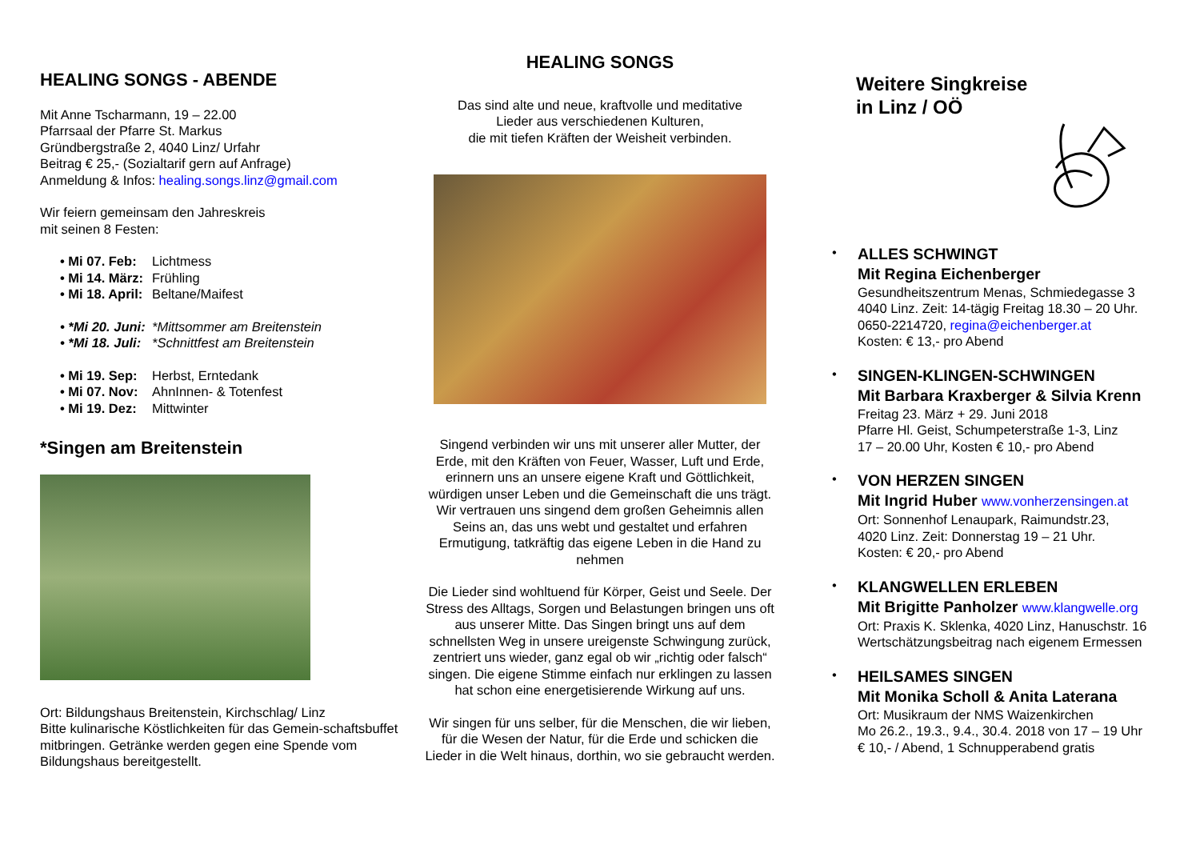HEALING SONGS - ABENDE
Mit Anne Tscharmann, 19 – 22.00
Pfarrsaal der Pfarre St. Markus
Gründbergstraße 2, 4040 Linz/ Urfahr
Beitrag € 25,- (Sozialtarif gern auf Anfrage)
Anmeldung & Infos: healing.songs.linz@gmail.com
Wir feiern gemeinsam den Jahreskreis
mit seinen 8 Festen:
• Mi 07. Feb: Lichtmess
• Mi 14. März: Frühling
• Mi 18. April: Beltane/Maifest
• *Mi 20. Juni: *Mittsommer am Breitenstein
• *Mi 18. Juli: *Schnittfest am Breitenstein
• Mi 19. Sep: Herbst, Erntedank
• Mi 07. Nov: AhnInnen- & Totenfest
• Mi 19. Dez: Mittwinter
*Singen am Breitenstein
Ort: Bildungshaus Breitenstein, Kirchschlag/ Linz
Bitte kulinarische Köstlichkeiten für das Gemein-schaftsbuffet mitbringen. Getränke werden gegen eine Spende vom Bildungshaus bereitgestellt.
HEALING SONGS
Das sind alte und neue, kraftvolle und meditative
Lieder aus verschiedenen Kulturen,
die mit tiefen Kräften der Weisheit verbinden.
Singend verbinden wir uns mit unserer aller Mutter, der Erde, mit den Kräften von Feuer, Wasser, Luft und Erde, erinnern uns an unsere eigene Kraft und Göttlichkeit, würdigen unser Leben und die Gemeinschaft die uns trägt. Wir vertrauen uns singend dem großen Geheimnis allen Seins an, das uns webt und gestaltet und erfahren Ermutigung, tatkräftig das eigene Leben in die Hand zu nehmen
Die Lieder sind wohltuend für Körper, Geist und Seele. Der Stress des Alltags, Sorgen und Belastungen bringen uns oft aus unserer Mitte. Das Singen bringt uns auf dem schnellsten Weg in unsere ureigenste Schwingung zurück, zentriert uns wieder, ganz egal ob wir „richtig oder falsch“ singen. Die eigene Stimme einfach nur erklingen zu lassen hat schon eine energetisierende Wirkung auf uns.
Wir singen für uns selber, für die Menschen, die wir lieben, für die Wesen der Natur, für die Erde und schicken die Lieder in die Welt hinaus, dorthin, wo sie gebraucht werden.
Weitere Singkreise
in Linz / OÖ
•
ALLES SCHWINGT
Mit Regina Eichenberger
Gesundheitszentrum Menas, Schmiedegasse 3
4040 Linz. Zeit: 14-tägig Freitag 18.30 – 20 Uhr.
0650-2214720, regina@eichenberger.at
Kosten: € 13,- pro Abend
•
SINGEN-KLINGEN-SCHWINGEN
Mit Barbara Kraxberger & Silvia Krenn
Freitag 23. März + 29. Juni 2018
Pfarre Hl. Geist, Schumpeterstraße 1-3, Linz
17 – 20.00 Uhr, Kosten € 10,- pro Abend
•
VON HERZEN SINGEN
Mit Ingrid Huber www.vonherzensingen.at
Ort: Sonnenhof Lenaupark, Raimundstr.23,
4020 Linz. Zeit: Donnerstag 19 – 21 Uhr.
Kosten: € 20,- pro Abend
•
KLANGWELLEN ERLEBEN
Mit Brigitte Panholzer www.klangwelle.org
Ort: Praxis K. Sklenka, 4020 Linz, Hanuschstr. 16
Wertschätzungsbeitrag nach eigenem Ermessen
•
HEILSAMES SINGEN
Mit Monika Scholl & Anita Laterana
Ort: Musikraum der NMS Waizenkirchen
Mo 26.2., 19.3., 9.4., 30.4. 2018 von 17 – 19 Uhr
€ 10,- / Abend, 1 Schnupperabend gratis